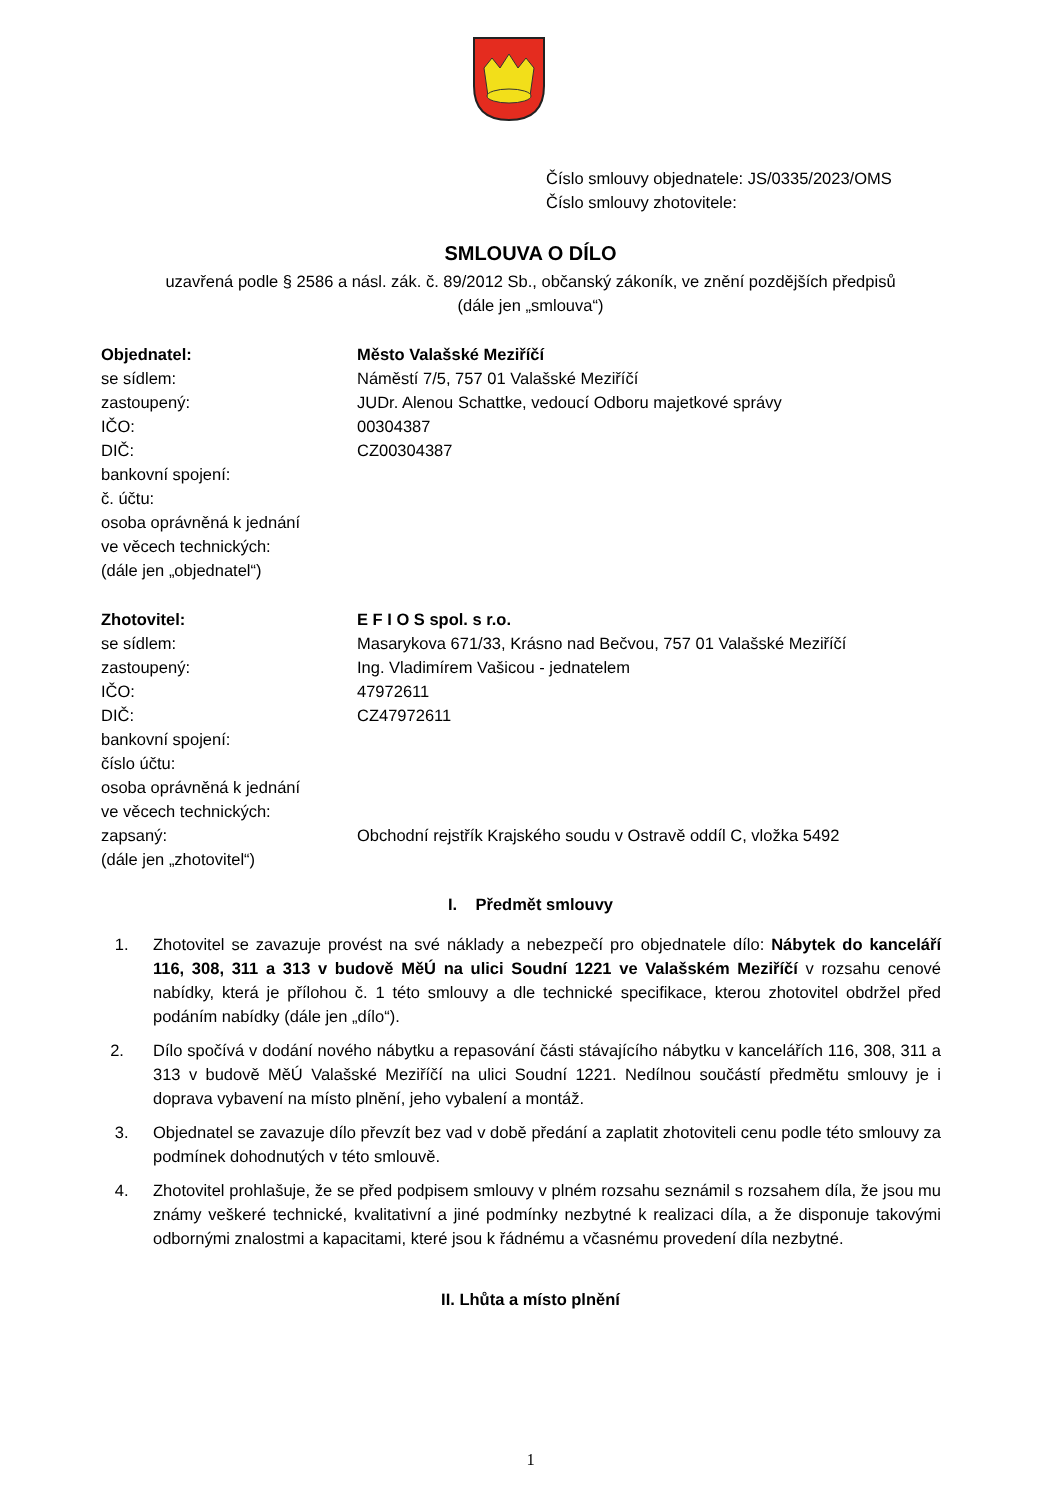Číslo smlouvy objednatele: JS/0335/2023/OMS
Číslo smlouvy zhotovitele:
SMLOUVA O DÍLO
uzavřená podle § 2586 a násl. zák. č. 89/2012 Sb., občanský zákoník, ve znění pozdějších předpisů
(dále jen „smlouva“)
Objednatel: Město Valašské Meziříčí
se sídlem: Náměstí 7/5, 757 01 Valašské Meziříčí
zastoupený: JUDr. Alenou Schattke, vedoucí Odboru majetkové správy
IČO: 00304387
DIČ: CZ00304387
bankovní spojení:
č. účtu:
osoba oprávněná k jednání
ve věcech technických:
(dále jen „objednatel“)
Zhotovitel: E F I O S spol. s r.o.
se sídlem: Masarykova 671/33, Krásno nad Bečvou, 757 01 Valašské Meziříčí
zastoupený: Ing. Vladimírem Vašicou - jednatelem
IČO: 47972611
DIČ: CZ47972611
bankovní spojení:
číslo účtu:
osoba oprávněná k jednání
ve věcech technických:
zapsaný: Obchodní rejstřík Krajského soudu v Ostravě oddíl C, vložka 5492
(dále jen „zhotovitel“)
I. Předmět smlouvy
1. Zhotovitel se zavazuje provést na své náklady a nebezpečí pro objednatele dílo: Nábytek do kanceláří 116, 308, 311 a 313 v budově MěÚ na ulici Soudní 1221 ve Valašském Meziříčí v rozsahu cenové nabídky, která je přílohou č. 1 této smlouvy a dle technické specifikace, kterou zhotovitel obdržel před podáním nabídky (dále jen „dílo“).
2. Dílo spočívá v dodání nového nábytku a repasování části stávajícího nábytku v kancelářích 116, 308, 311 a 313 v budově MěÚ Valašské Meziříčí na ulici Soudní 1221. Nedílnou součástí předmětu smlouvy je i doprava vybavení na místo plnění, jeho vybalení a montáž.
3. Objednatel se zavazuje dílo převzít bez vad v době předání a zaplatit zhotoviteli cenu podle této smlouvy za podmínek dohodnutých v této smlouvě.
4. Zhotovitel prohlašuje, že se před podpisem smlouvy v plném rozsahu seznámil s rozsahem díla, že jsou mu známy veškeré technické, kvalitativní a jiné podmínky nezbytné k realizaci díla, a že disponuje takovými odbornými znalostmi a kapacitami, které jsou k řádnému a včasnému provedení díla nezbytné.
II. Lhůta a místo plnění
1